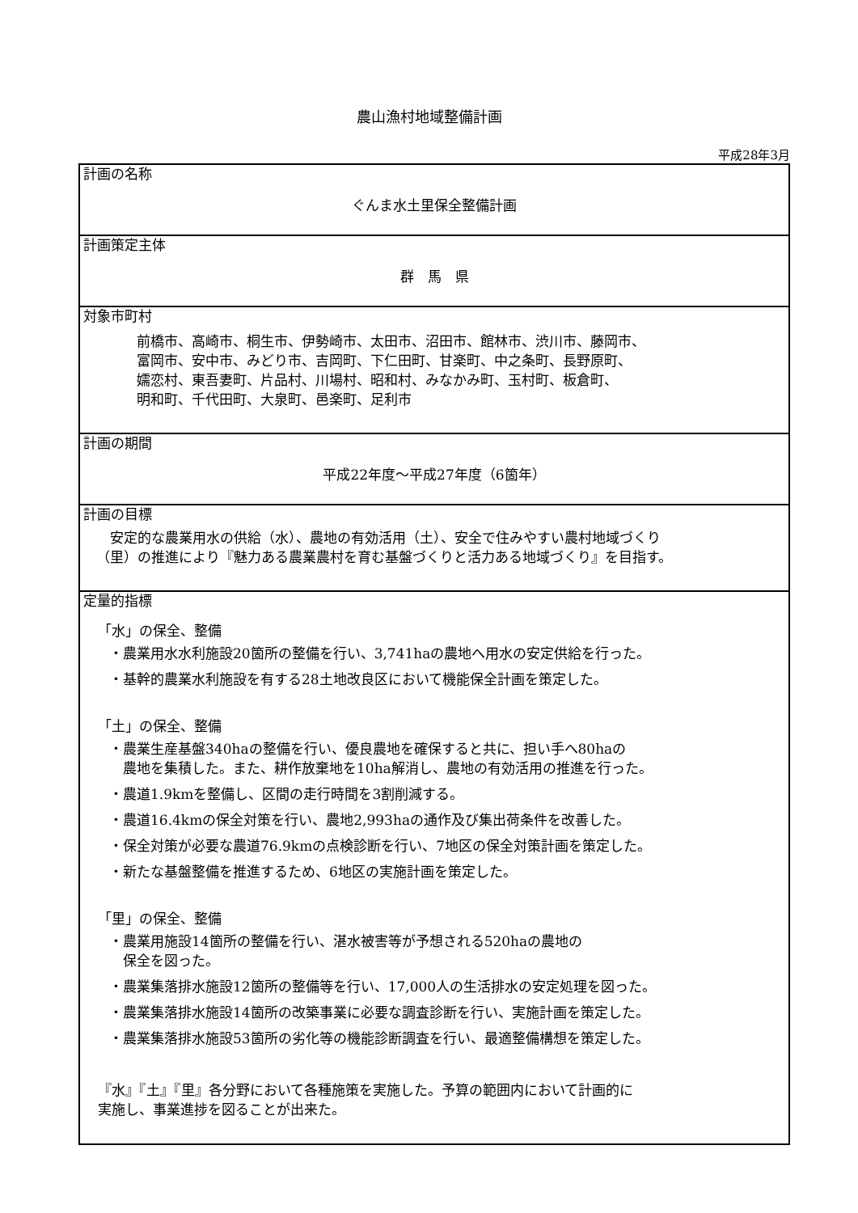農山漁村地域整備計画
平成28年3月
| 計画の名称 ぐんま水土里保全整備計画 |
| 計画策定主体 群 馬 県 |
| 対象市町村 前橋市、高崎市、桐生市、伊勢崎市、太田市、沼田市、館林市、渋川市、藤岡市、 富岡市、安中市、みどり市、吉岡町、下仁田町、甘楽町、中之条町、長野原町、 嬬恋村、東吾妻町、片品村、川場村、昭和村、みなかみ町、玉村町、板倉町、 明和町、千代田町、大泉町、邑楽町、足利市 |
| 計画の期間 平成22年度～平成27年度（6箇年） |
| 計画の目標 安定的な農業用水の供給（水）、農地の有効活用（土）、安全で住みやすい農村地域づくり （里）の推進により『魅力ある農業農村を育む基盤づくりと活力ある地域づくり』を目指す。 |
| 定量的指標 「水」の保全、整備 ・農業用水水利施設20箇所の整備を行い、3,741haの農地へ用水の安定供給を行った。 ・基幹的農業水利施設を有する28土地改良区において機能保全計画を策定した。 「土」の保全、整備 ・農業生産基盤340haの整備を行い、優良農地を確保すると共に、担い手へ80haの 農地を集積した。また、耕作放棄地を10ha解消し、農地の有効活用の推進を行った。 ・農道1.9kmを整備し、区間の走行時間を3割削減する。 ・農道16.4kmの保全対策を行い、農地2,993haの通作及び集出荷条件を改善した。 ・保全対策が必要な農道76.9kmの点検診断を行い、7地区の保全対策計画を策定した。 ・新たな基盤整備を推進するため、6地区の実施計画を策定した。 「里」の保全、整備 ・農業用施設14箇所の整備を行い、湛水被害等が予想される520haの農地の 保全を図った。 ・農業集落排水施設12箇所の整備等を行い、17,000人の生活排水の安定処理を図った。 ・農業集落排水施設14箇所の改築事業に必要な調査診断を行い、実施計画を策定した。 ・農業集落排水施設53箇所の劣化等の機能診断調査を行い、最適整備構想を策定した。 『水』『土』『里』各分野において各種施策を実施した。予算の範囲内において計画的に 実施し、事業進捗を図ることが出来た。 |